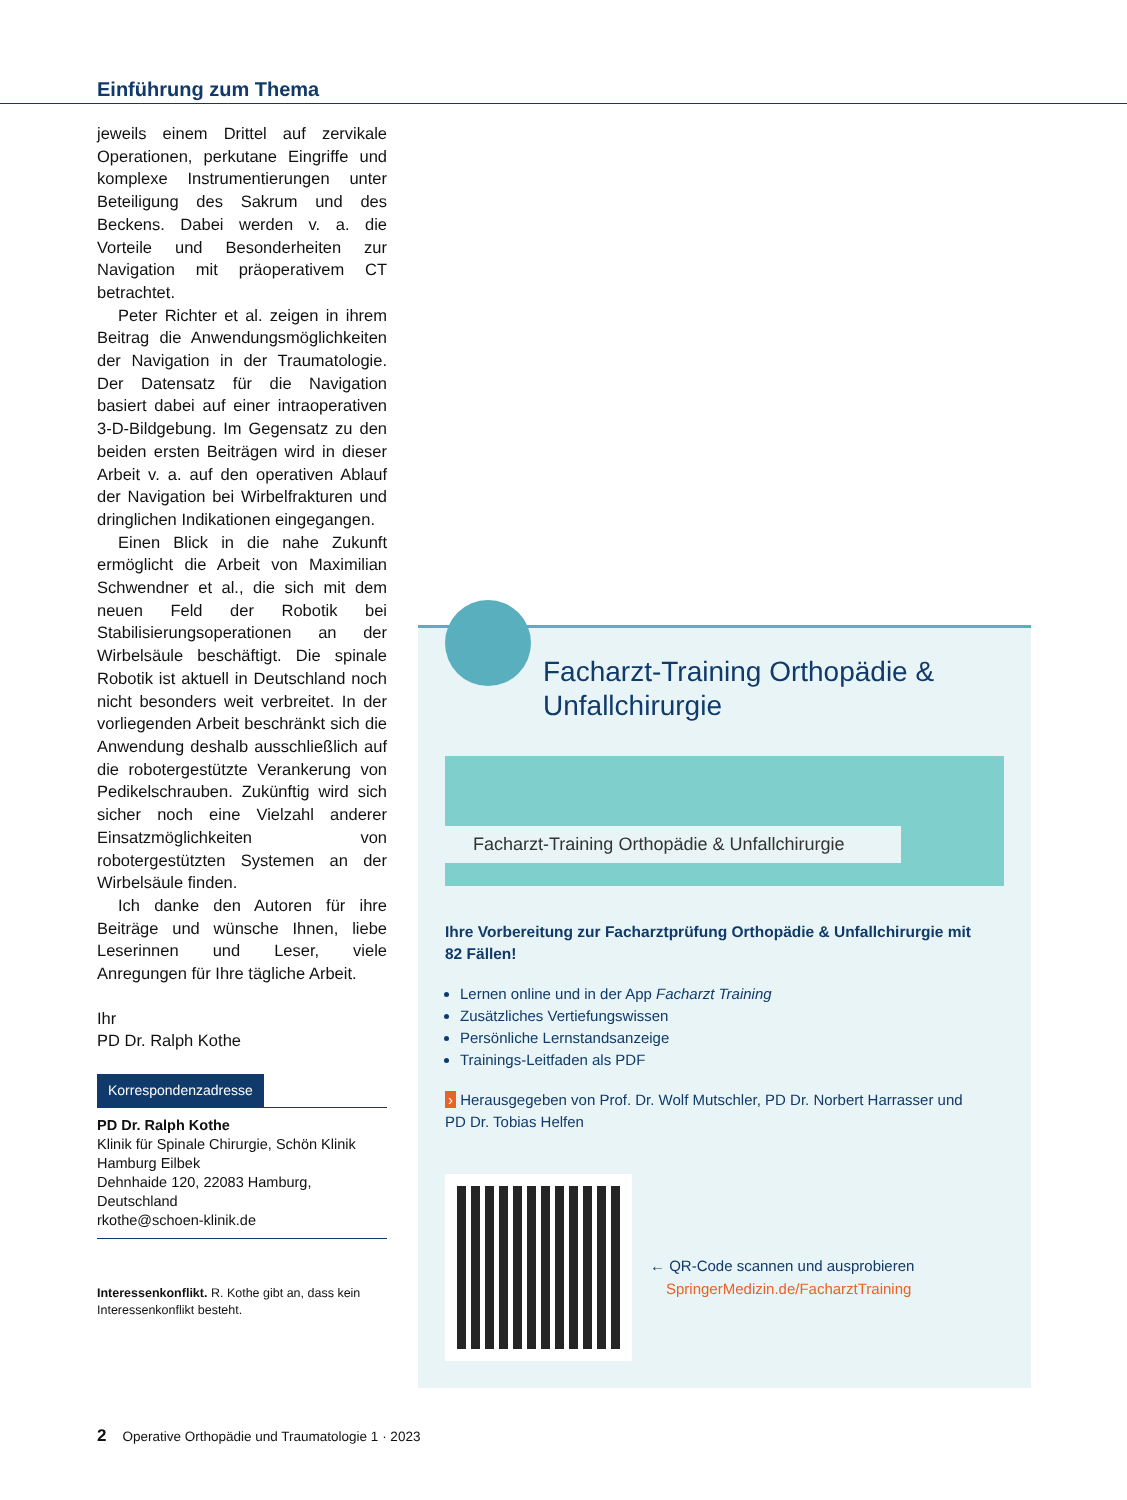Einführung zum Thema
jeweils einem Drittel auf zervikale Operationen, perkutane Eingriffe und komplexe Instrumentierungen unter Beteiligung des Sakrum und des Beckens. Dabei werden v. a. die Vorteile und Besonderheiten zur Navigation mit präoperativem CT betrachtet.
Peter Richter et al. zeigen in ihrem Beitrag die Anwendungsmöglichkeiten der Navigation in der Traumatologie. Der Datensatz für die Navigation basiert dabei auf einer intraoperativen 3-D-Bildgebung. Im Gegensatz zu den beiden ersten Beiträgen wird in dieser Arbeit v. a. auf den operativen Ablauf der Navigation bei Wirbelfrakturen und dringlichen Indikationen eingegangen.
Einen Blick in die nahe Zukunft ermöglicht die Arbeit von Maximilian Schwendner et al., die sich mit dem neuen Feld der Robotik bei Stabilisierungsoperationen an der Wirbelsäule beschäftigt. Die spinale Robotik ist aktuell in Deutschland noch nicht besonders weit verbreitet. In der vorliegenden Arbeit beschränkt sich die Anwendung deshalb ausschließlich auf die robotergestützte Verankerung von Pedikelschrauben. Zukünftig wird sich sicher noch eine Vielzahl anderer Einsatzmöglichkeiten von robotergestützten Systemen an der Wirbelsäule finden.
Ich danke den Autoren für ihre Beiträge und wünsche Ihnen, liebe Leserinnen und Leser, viele Anregungen für Ihre tägliche Arbeit.
Ihr
PD Dr. Ralph Kothe
Korrespondenzadresse
PD Dr. Ralph Kothe
Klinik für Spinale Chirurgie, Schön Klinik Hamburg Eilbek
Dehnhaide 120, 22083 Hamburg, Deutschland
rkothe@schoen-klinik.de
Interessenkonflikt. R. Kothe gibt an, dass kein Interessenkonflikt besteht.
Facharzt-Training Orthopädie &
Unfallchirurgie
Facharzt-Training Orthopädie & Unfallchirurgie
Ihre Vorbereitung zur Facharztprüfung Orthopädie & Unfallchirurgie mit 82 Fällen!
Lernen online und in der App Facharzt Training
Zusätzliches Vertiefungswissen
Persönliche Lernstandsanzeige
Trainings-Leitfaden als PDF
› Herausgegeben von Prof. Dr. Wolf Mutschler, PD Dr. Norbert Harrasser und PD Dr. Tobias Helfen
← QR-Code scannen und ausprobieren
SpringerMedizin.de/FacharztTraining
2 Operative Orthopädie und Traumatologie 1 · 2023